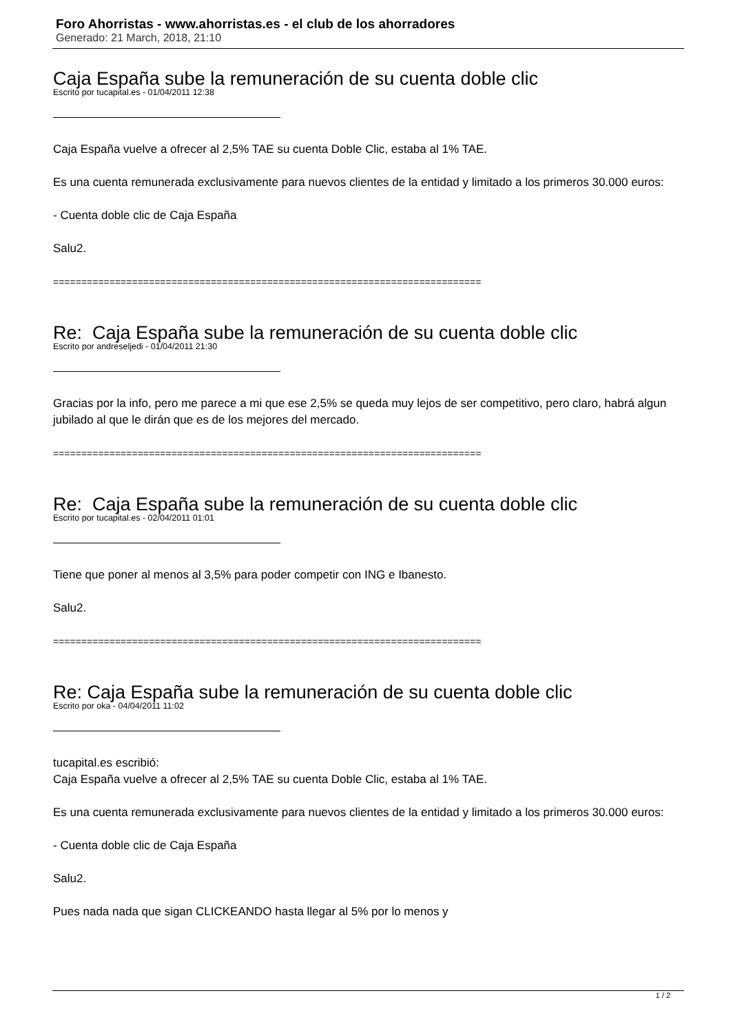Foro Ahorristas - www.ahorristas.es - el club de los ahorradores
Generado: 21 March, 2018, 21:10
Caja España sube la remuneración de su cuenta doble clic
Escrito por tucapital.es - 01/04/2011 12:38
Caja España vuelve a ofrecer al 2,5% TAE su cuenta Doble Clic, estaba al 1% TAE.
Es una cuenta remunerada exclusivamente para nuevos clientes de la entidad y limitado a los primeros 30.000 euros:
- Cuenta doble clic de Caja España
Salu2.
============================================================================
Re: Caja España sube la remuneración de su cuenta doble clic
Escrito por andreseljedi - 01/04/2011 21:30
Gracias por la info, pero me parece a mi que ese 2,5% se queda muy lejos de ser competitivo, pero claro, habrá algun jubilado al que le dirán que es de los mejores del mercado.
============================================================================
Re: Caja España sube la remuneración de su cuenta doble clic
Escrito por tucapital.es - 02/04/2011 01:01
Tiene que poner al menos al 3,5% para poder competir con ING e Ibanesto.
Salu2.
============================================================================
Re: Caja España sube la remuneración de su cuenta doble clic
Escrito por oka - 04/04/2011 11:02
tucapital.es escribió:
Caja España vuelve a ofrecer al 2,5% TAE su cuenta Doble Clic, estaba al 1% TAE.
Es una cuenta remunerada exclusivamente para nuevos clientes de la entidad y limitado a los primeros 30.000 euros:
- Cuenta doble clic de Caja España
Salu2.
Pues nada nada que sigan CLICKEANDO hasta llegar al 5% por lo menos y
1 / 2